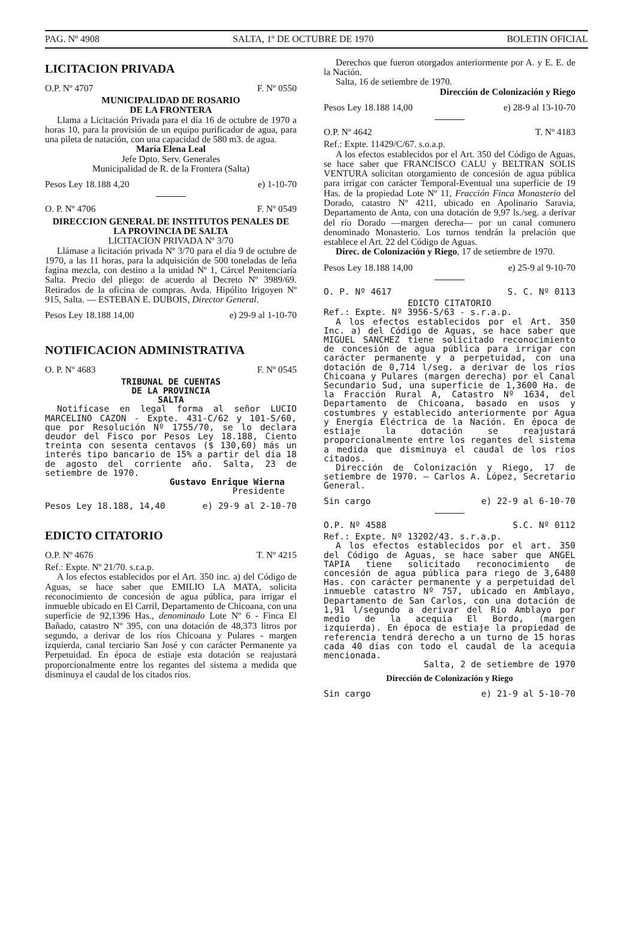PAG. Nº 4908 SALTA, 1º DE OCTUBRE DE 1970 BOLETIN OFICIAL
LICITACION PRIVADA
O.P. Nº 4707 F. Nº 0550
MUNICIPALIDAD DE ROSARIO
DE LA FRONTERA
Llama a Licitación Privada para el día 16 de octubre de 1970 a horas 10, para la provisión de un equipo purificador de agua, para una pileta de natación, con una capacidad de 580 m3. de agua.
María Elena Leal
Jefe Dpto. Serv. Generales
Municipalidad de R. de la Frontera (Salta)
Pesos Ley 18.188 4,20 e) 1-10-70
O. P. Nº 4706 F. Nº 0549
DIRECCION GENERAL DE INSTITUTOS PENALES DE LA PROVINCIA DE SALTA
LICITACION PRIVADA Nº 3/70
Llámase a licitación privada Nº 3/70 para el día 9 de octubre de 1970, a las 11 horas, para la adquisición de 500 toneladas de leña fagina mezcla, con destino a la unidad Nº 1, Cárcel Penitenciaría Salta. Precio del pliego: de acuerdo al Decreto Nº 3989/69. Retirados de la oficina de compras. Avda. Hipólito Irigoyen Nº 915, Salta. — ESTEBAN E. DUBOIS, Director General.
Pesos Ley 18.188 14,00 e) 29-9 al 1-10-70
NOTIFICACION ADMINISTRATIVA
O. P. Nº 4683 F. Nº 0545
TRIBUNAL DE CUENTAS
DE LA PROVINCIA
SALTA
Notifícase en legal forma al señor LUCIO MARCELINO CAZON - Expte. 431-C/62 y 101-S/60, que por Resolución Nº 1755/70, se lo declara deudor del Fisco por Pesos Ley 18.188, Ciento treinta con sesenta centavos ($ 130,60) más un interés tipo bancario de 15% a partir del día 18 de agosto del corriente año. Salta, 23 de setiembre de 1970.
Gustavo Enrique Wierna
Presidente
Pesos Ley 18.188, 14,40 e) 29-9 al 2-10-70
EDICTO CITATORIO
O.P. Nº 4676 T. Nº 4215
Ref.: Expte. Nº 21/70. s.r.a.p.
A los efectos establecidos por el Art. 350 inc. a) del Código de Aguas, se hace saber que EMILIO LA MATA, solicita reconocimiento de concesión de agua pública, para irrigar el inmueble ubicado en El Carril, Departamento de Chicoana, con una superficie de 92,1396 Has., denominado Lote Nº 6 - Finca El Bañado, catastro Nº 395, con una dotación de 48,373 litros por segundo, a derivar de los ríos Chicoana y Pulares - margen izquierda, canal terciario San José y con carácter Permanente ya Perpetuidad. En época de estiaje esta dotación se reajustará proporcionalmente entre los regantes del sistema a medida que disminuya el caudal de los citados ríos.
Derechos que fueron otorgados anteriormente por A. y E. E. de la Nación.
Salta, 16 de setiembre de 1970.
Dirección de Colonización y Riego
Pesos Ley 18.188 14,00 e) 28-9 al 13-10-70
O.P. Nº 4642 T. Nº 4183
Ref.: Expte. 11429/C/67. s.o.a.p.
A los efectos establecidos por el Art. 350 del Código de Aguas, se hace saber que FRANCISCO CALU y BELTRAN SOLIS VENTURA solicitan otorgamiento de concesión de agua pública para irrigar con carácter Temporal-Eventual una superficie de 19 Has. de la propiedad Lote Nº 11, Fracción Finca Monasterio del Dorado, catastro Nº 4211, ubicado en Apolinario Saravia, Departamento de Anta, con una dotación de 9,97 ls./seg. a derivar del río Dorado —margen derecha— por un canal comunero denominado Monasterio. Los turnos tendrán la prelación que establece el Art. 22 del Código de Aguas.
Direc. de Colonización y Riego, 17 de setiembre de 1970.
Pesos Ley 18.188 14,00 e) 25-9 al 9-10-70
O. P. Nº 4617 S. C. Nº 0113
EDICTO CITATORIO
Ref.: Expte. Nº 3956-S/63 - s.r.a.p.
A los efectos establecidos por el Art. 350 Inc. a) del Código de Aguas, se hace saber que MIGUEL SANCHEZ tiene solicitado reconocimiento de concesión de agua pública para irrigar con carácter permanente y a perpetuidad, con una dotación de 0,714 l/seg. a derivar de los ríos Chicoana y Pulares (margen derecha) por el Canal Secundario Sud, una superficie de 1,3600 Ha. de la Fracción Rural A, Catastro Nº 1634, del Departamento de Chicoana, basado en usos y costumbres y establecido anteriormente por Agua y Energía Eléctrica de la Nación. En época de estiaje la dotación se reajustará proporcionalmente entre los regantes del sistema a medida que disminuya el caudal de los ríos citados.
Dirección de Colonización y Riego, 17 de setiembre de 1970. — Carlos A. López, Secretario General.
Sin cargo e) 22-9 al 6-10-70
O.P. Nº 4588 S.C. Nº 0112
Ref.: Expte. Nº 13202/43. s.r.a.p.
A los efectos establecidos por el art. 350 del Código de Aguas, se hace saber que ANGEL TAPIA tiene solicitado reconocimiento de concesión de agua pública para riego de 3,6480 Has. con carácter permanente y a perpetuidad del inmueble catastro Nº 757, ubicado en Amblayo, Departamento de San Carlos, con una dotación de 1,91 l/segundo a derivar del Río Amblayo por medio de la acequia El Bordo, (margen izquierda). En época de estiaje la propiedad de referencia tendrá derecho a un turno de 15 horas cada 40 días con todo el caudal de la acequia mencionada.
Salta, 2 de setiembre de 1970
Dirección de Colonización y Riego
Sin cargo e) 21-9 al 5-10-70